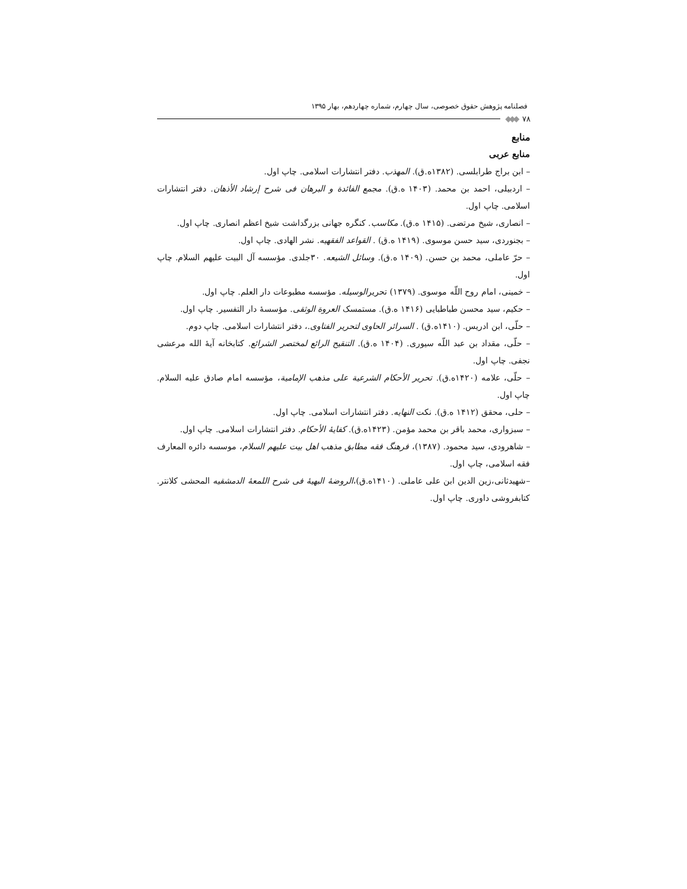فصلنامه پژوهش حقوق خصوصی، سال چهارم، شماره چهاردهم، بهار ۱۳۹۵
۷۸ ◆◆◆
منابع
منابع عربی
– ابن براج طرابلسی. (۱۳۸۲ه.ق). المهذب. دفتر انتشارات اسلامی. چاپ اول.
– اردبیلی، احمد بن محمد. (۱۴۰۳ ه.ق). مجمع الفائدة و البرهان فی شرح إرشاد الأذهان. دفتر انتشارات اسلامی. چاپ اول.
– انصاری، شیخ مرتضی. (۱۴۱۵ ه.ق). مکاسب. کنگره جهانی بزرگداشت شیخ اعظم انصاری. چاپ اول.
– بجنوردی، سید حسن موسوی. (۱۴۱۹ ه.ق) . القواعد الفقهیه. نشر الهادی. چاپ اول.
– حرّ عاملی، محمد بن حسن. (۱۴۰۹ ه.ق). وسائل الشیعه. ۳۰جلدی. مؤسسه آل البیت علیهم السلام. چاپ اول.
– خمینی، امام روح اللّه موسوی. (۱۳۷۹) تحریرالوسیله. مؤسسه مطبوعات دار العلم. چاپ اول.
– حکیم، سید محسن طباطبایی (۱۴۱۶ ه.ق). مستمسک العروة الوثقی. مؤسسهٔ دار التفسیر. چاپ اول.
– حلّی، ابن ادریس. (۱۴۱۰ه.ق) . السرائر الحاوی لتحریر الفتاوی.، دفتر انتشارات اسلامی. چاپ دوم.
– حلّی، مقداد بن عبد اللّه سیوری. (۱۴۰۴ ه.ق). التنقیح الرائع لمختصر الشرائع. کتابخانه آیهٔ الله مرعشی نجفی. چاپ اول.
– حلّی، علامه (۱۴۲۰ه.ق). تحریر الأحکام الشرعیة علی مذهب الإمامیة، مؤسسه امام صادق علیه السلام. چاپ اول.
– حلی، محقق (۱۴۱۲ ه.ق). نکت النهایه. دفتر انتشارات اسلامی. چاپ اول.
– سبزواری، محمد باقر بن محمد مؤمن. (۱۴۲۳ه.ق). کفایهٔ الأحکام. دفتر انتشارات اسلامی. چاپ اول.
– شاهرودی، سید محمود. (۱۳۸۷)، فرهنگ فقه مطابق مذهب اهل بیت علیهم السلام، موسسه دائره المعارف فقه اسلامی، چاپ اول.
–شهیدثانی،زین الدین ابن علی عاملی. (۱۴۱۰ه.ق)،الروضهٔ البهیهٔ فی شرح اللمعهٔ الدمشقیه المحشی کلانتر. کتابفروشی داوری. چاپ اول.